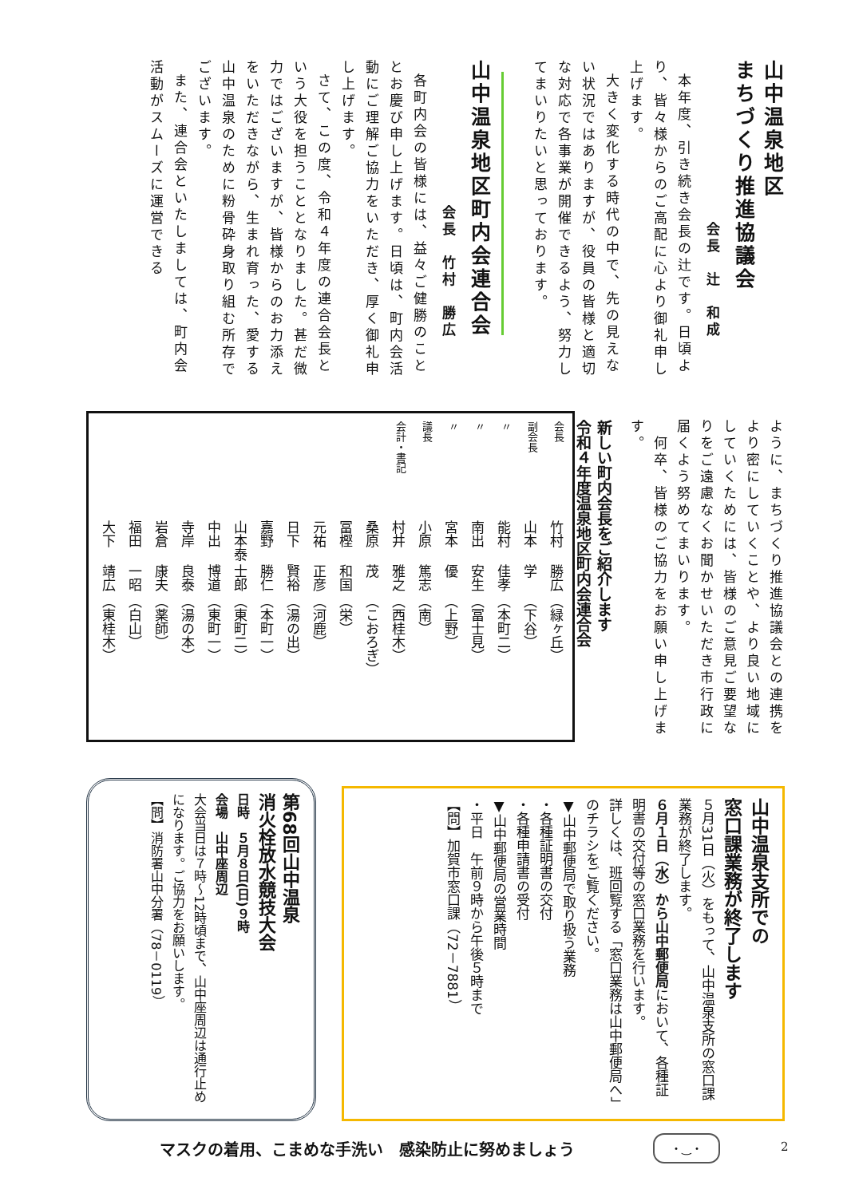山中温泉地区
まちづくり推進協議会
会長　辻　和成
本年度、引き続き会長の辻です。日頃より、皆々様からのご高配に心より御礼申し上げます。
大きく変化する時代の中で、先の見えない状況ではありますが、役員の皆様と適切な対応で各事業が開催できるよう、努力してまいりたいと思っております。
山中温泉地区町内会連合会
会長　竹村　勝広
各町内会の皆様には、益々ご健勝のこととお慶び申し上げます。日頃は、町内会活動にご理解ご協力をいただき、厚く御礼申し上げます。
さて、この度、令和４年度の連合会長という大役を担うこととなりました。甚だ微力ではございますが、皆様からのお力添えをいただきながら、生まれ育った、愛する山中温泉のために粉骨砕身取り組む所存でございます。
また、連合会といたしましては、町内会活動がスムーズに運営できる
ように、まちづくり推進協議会との連携をより密にしていくことや、より良い地域にしていくためには、皆様のご意見ご要望なりをご遠慮なくお聞かせいただき市行政に届くよう努めてまいります。
　何卒、皆様のご協力をお願い申し上げます。
新しい町内会長をご紹介します
令和４年度温泉地区町内会連合会
| 会長 | 竹村 | 勝広 | （緑ヶ丘） |
| 副会長 | 山本 | 学 | （下谷） |
| 〃 | 能村 | 佳孝 | （本町二） |
| 〃 | 南出 | 安生 | （冨士見） |
| 〃 | 宮本 | 優 | （上野） |
| 議長 | 小原 | 篤志 | （南） |
| 会計・書記 | 村井 | 雅之 | （西桂木） |
| | 桑原 | 茂 | （こおろぎ） |
| | 冨樫 | 和国 | （栄） |
| | 元祐 | 正彦 | （河鹿） |
| | 日下 | 賢裕 | （湯の出） |
| | 嘉野 | 勝仁 | （本町一） |
| | 山本泰 | 士郎 | （東町二） |
| | 中出 | 博道 | （東町一） |
| | 寺岸 | 良泰 | （湯の本） |
| | 岩倉 | 康夫 | （薬師） |
| | 福田 | 一昭 | （白山） |
| | 大下 | 靖広 | （東桂木） |
山中温泉支所での
窓口課業務が終了します
５月31日（火）をもって、山中温泉支所の窓口課業務が終了します。
６月１日（水）から山中郵便局において、各種証明書の交付等の窓口業務を行います。
詳しくは、班回覧する「窓口業務は山中郵便局へ」のチラシをご覧ください。
▼山中郵便局で取り扱う業務
・各種証明書の交付
・各種申請書の受付
▼山中郵便局の営業時間
・平日　午前９時から午後５時まで
【問】加賀市窓口課（72－7881）
第68回山中温泉
消火栓放水競技大会
日時　５月８日(日)９時
会場　山中座周辺
大会当日は７時～12時頃まで、山中座周辺は通行止めになります。ご協力をお願いします。
【問】消防署山中分署（78－0119）
マスクの着用、こまめな手洗い　感染防止に努めましょう
・‿・ 2